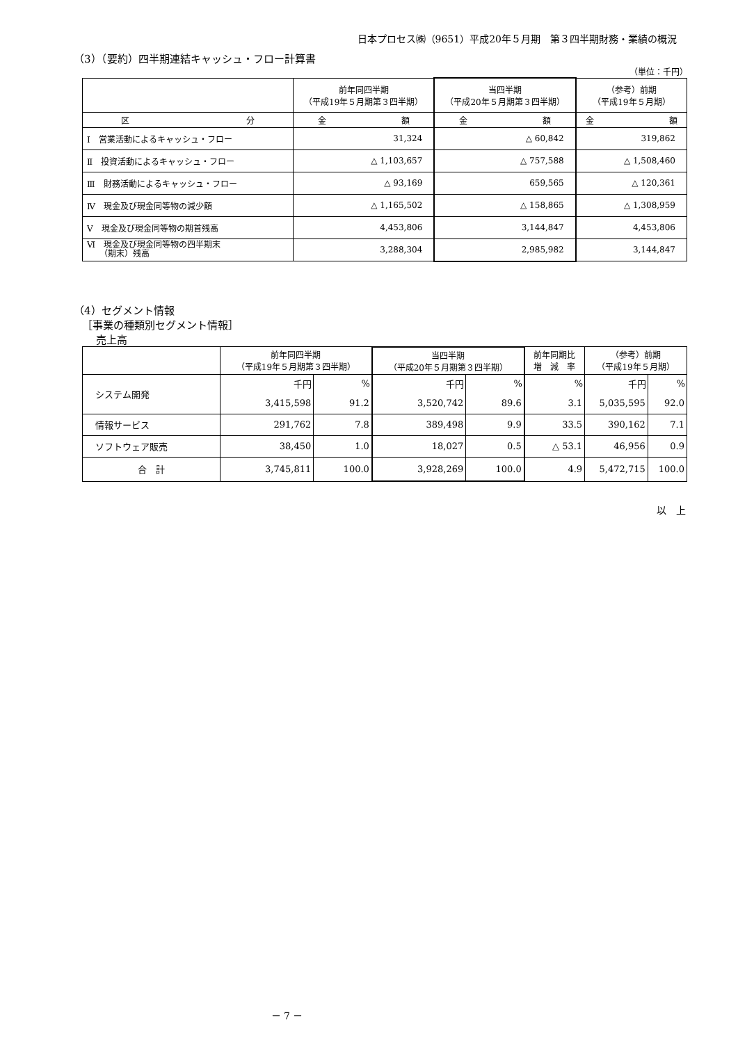日本プロセス㈱（9651）平成20年５月期　第３四半期財務・業績の概況
（3）（要約）四半期連結キャッシュ・フロー計算書
（単位：千円）
| | 前年同四半期 （平成19年５月期第３四半期） | 当四半期 （平成20年５月期第３四半期） | （参考）前期 （平成19年５月期） |
| --- | --- | --- | --- |
| 区 分 | 金 額 | 金 額 | 金 額 |
| Ⅰ 営業活動によるキャッシュ・フロー | 31,324 | △ 60,842 | 319,862 |
| Ⅱ 投資活動によるキャッシュ・フロー | △ 1,103,657 | △ 757,588 | △ 1,508,460 |
| Ⅲ 財務活動によるキャッシュ・フロー | △ 93,169 | 659,565 | △ 120,361 |
| Ⅳ 現金及び現金同等物の減少額 | △ 1,165,502 | △ 158,865 | △ 1,308,959 |
| Ⅴ 現金及び現金同等物の期首残高 | 4,453,806 | 3,144,847 | 4,453,806 |
| Ⅵ 現金及び現金同等物の四半期末 （期末）残高 | 3,288,304 | 2,985,982 | 3,144,847 |
（4）セグメント情報
［事業の種類別セグメント情報］
売上高
| | 前年同四半期 （平成19年５月期第３四半期） | | 当四半期 （平成20年５月期第３四半期） | | 前年同期比 増 減 率 | （参考）前期 （平成19年５月期） | |
| --- | --- | --- | --- | --- | --- | --- | --- |
| システム開発 | 千円 | % | 千円 | % | % | 千円 | % |
| | 3,415,598 | 91.2 | 3,520,742 | 89.6 | 3.1 | 5,035,595 | 92.0 |
| 情報サービス | 291,762 | 7.8 | 389,498 | 9.9 | 33.5 | 390,162 | 7.1 |
| ソフトウェア販売 | 38,450 | 1.0 | 18,027 | 0.5 | △ 53.1 | 46,956 | 0.9 |
| 合 計 | 3,745,811 | 100.0 | 3,928,269 | 100.0 | 4.9 | 5,472,715 | 100.0 |
以　上
－ 7 －